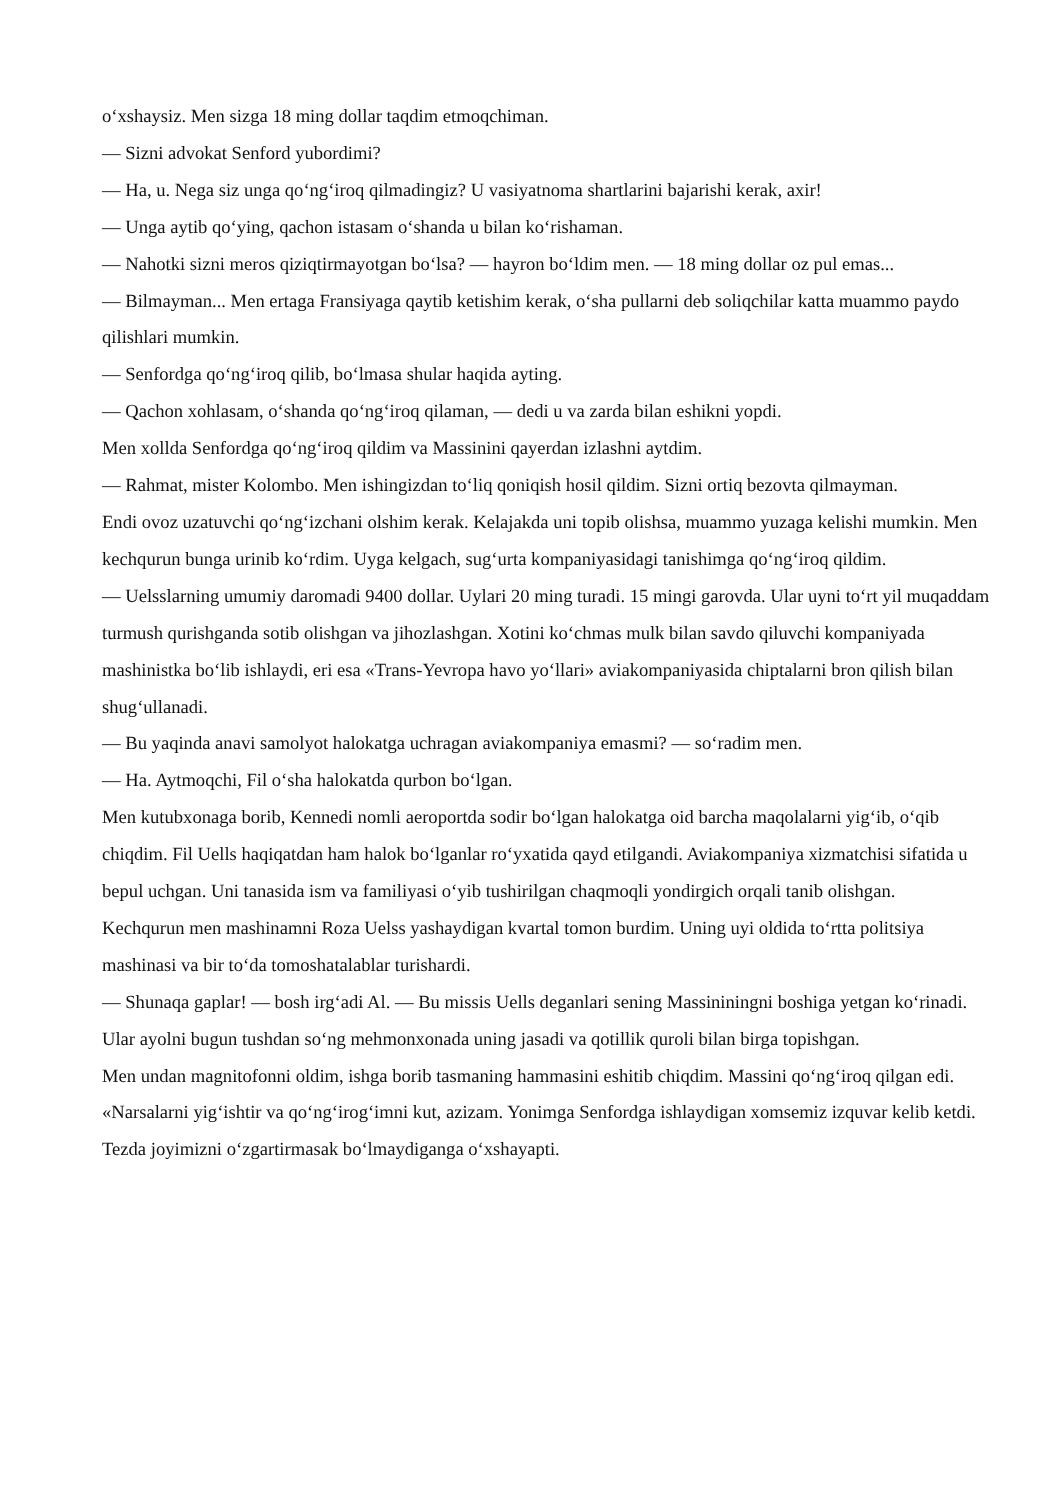o‘xshaysiz. Men sizga 18 ming dollar taqdim etmoqchiman.
— Sizni advokat Senford yubordimi?
— Ha, u. Nega siz unga qo‘ng‘iroq qilmadingiz? U vasiyatnoma shartlarini bajarishi kerak, axir!
— Unga aytib qo‘ying, qachon istasam o‘shanda u bilan ko‘rishaman.
— Nahotki sizni meros qiziqtirmayotgan bo‘lsa? — hayron bo‘ldim men. — 18 ming dollar oz pul emas...
— Bilmayman... Men ertaga Fransiyaga qaytib ketishim kerak, o‘sha pullarni deb soliqchilar katta muammo paydo qilishlari mumkin.
— Senfordga qo‘ng‘iroq qilib, bo‘lmasa shular haqida ayting.
— Qachon xohlasam, o‘shanda qo‘ng‘iroq qilaman, — dedi u va zarda bilan eshikni yopdi.
Men xollda Senfordga qo‘ng‘iroq qildim va Massinini qayerdan izlashni aytdim.
— Rahmat, mister Kolombo. Men ishingizdan to‘liq qoniqish hosil qildim. Sizni ortiq bezovta qilmayman.
Endi ovoz uzatuvchi qo‘ng‘izchani olshim kerak. Kelajakda uni topib olishsa, muammo yuzaga kelishi mumkin. Men kechqurun bunga urinib ko‘rdim. Uyga kelgach, sug‘urta kompaniyasidagi tanishimga qo‘ng‘iroq qildim.
— Uelsslarning umumiy daromadi 9400 dollar. Uylari 20 ming turadi. 15 mingi garovda. Ular uyni to‘rt yil muqaddam turmush qurishganda sotib olishgan va jihozlashgan. Xotini ko‘chmas mulk bilan savdo qiluvchi kompaniyada mashinistka bo‘lib ishlaydi, eri esa «Trans-Yevropa havo yo‘llari» aviakompaniyasida chiptalarni bron qilish bilan shug‘ullanadi.
— Bu yaqinda anavi samolyot halokatga uchragan aviakompaniya emasmi? — so‘radim men.
— Ha. Aytmoqchi, Fil o‘sha halokatda qurbon bo‘lgan.
Men kutubxonaga borib, Kennedi nomli aeroportda sodir bo‘lgan halokatga oid barcha maqolalarni yig‘ib, o‘qib chiqdim. Fil Uells haqiqatdan ham halok bo‘lganlar ro‘yxatida qayd etilgandi. Aviakompaniya xizmatchisi sifatida u bepul uchgan. Uni tanasida ism va familiyasi o‘yib tushirilgan chaqmoqli yondirgich orqali tanib olishgan.
Kechqurun men mashinamni Roza Uelss yashaydigan kvartal tomon burdim. Uning uyi oldida to‘rtta politsiya mashinasi va bir to‘da tomoshatalablar turishardi.
— Shunaqa gaplar! — bosh irg‘adi Al. — Bu missis Uells deganlari sening Massininingni boshiga yetgan ko‘rinadi. Ular ayolni bugun tushdan so‘ng mehmonxonada uning jasadi va qotillik quroli bilan birga topishgan.
Men undan magnitofonni oldim, ishga borib tasmaning hammasini eshitib chiqdim. Massini qo‘ng‘iroq qilgan edi.
«Narsalarni yig‘ishtir va qo‘ng‘irog‘imni kut, azizam. Yonimga Senfordga ishlaydigan xomsemiz izquvar kelib ketdi. Tezda joyimizni o‘zgartirmasak bo‘lmaydiganga o‘xshayapti.